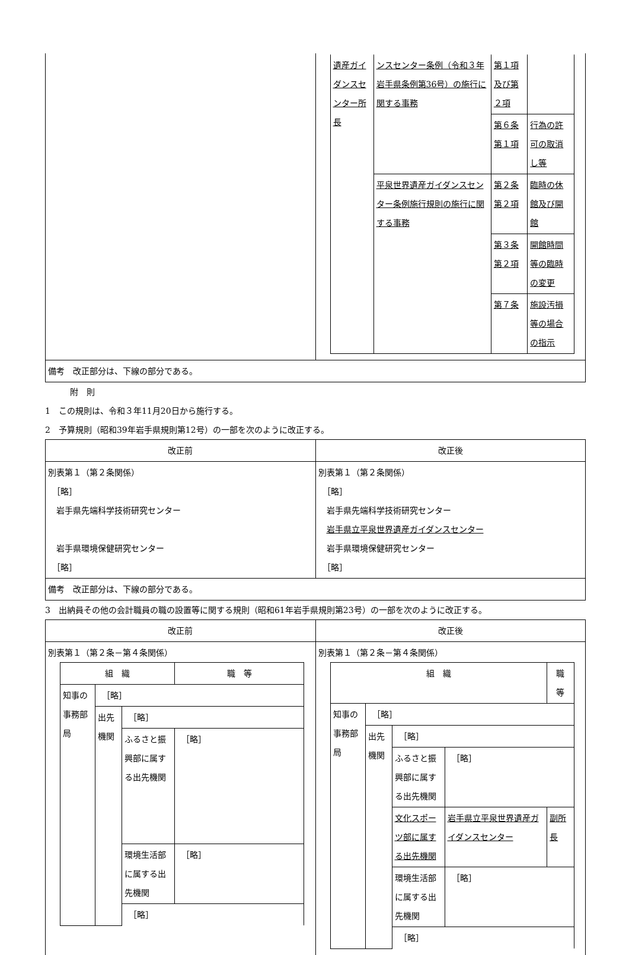| | / 遺産ガイダンスセンター所長 / ンスセンター条例（令和３年岩手県条例第36号）の施行に関する事務 / 第１項及び第２項 / / / / / 第６条第１項 / 行為の許可の取消し等 / / / 平泉世界遺産ガイダンスセンター条例施行規則の施行に関する事務 / 第２条第２項 / 臨時の休館及び開館 / / / / 第３条第２項 / 開館時間等の臨時の変更 / / / / 第７条 / 施設汚損等の場合の指示 / |
| 備考 改正部分は、下線の部分である。 | |
　　　附　則
1　この規則は、令和３年11月20日から施行する。
2　予算規則（昭和39年岩手県規則第12号）の一部を次のように改正する。
| 改正前 | 改正後 |
| --- | --- |
| 別表第１（第２条関係） ［略］ 岩手県先端科学技術研究センター 岩手県環境保健研究センター ［略］ | 別表第１（第２条関係） ［略］ 岩手県先端科学技術研究センター 岩手県立平泉世界遺産ガイダンスセンター 岩手県環境保健研究センター ［略］ |
| 備考 改正部分は、下線の部分である。 | |
3　出納員その他の会計職員の職の設置等に関する規則（昭和61年岩手県規則第23号）の一部を次のように改正する。
| 改正前 | 改正後 |
| --- | --- |
| 別表第１（第２条－第４条関係） / 組 織 / / / / 職 等 / / 知事の事務部局 / ［略］ / / / / / / 出先機関 / ［略］ / / / / / / ふるさと振興部に属する出先機関 / ［略］ / / / / / 環境生活部に属する出先機関 / ［略］ / / / / / ［略］ / / / | 別表第１（第２条－第４条関係） / 組 織 / / / / 職 等 / / 知事の事務部局 / ［略］ / / / / / / 出先機関 / ［略］ / / / / / / ふるさと振興部に属する出先機関 / ［略］ / / / / / 文化スポーツ部に属する出先機関 / 岩手県立平泉世界遺産ガイダンスセンター / 副所長 / / / / 環境生活部に属する出先機関 / ［略］ / / / / / ［略］ / / / |